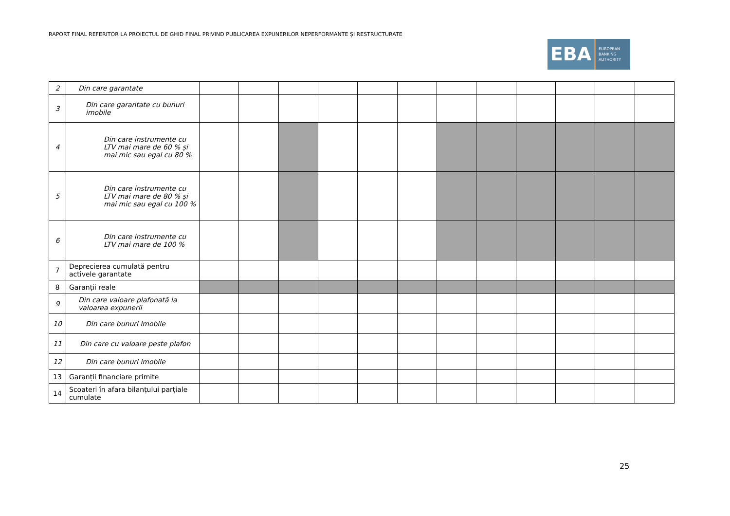RAPORT FINAL REFERITOR LA PROIECTUL DE GHID FINAL PRIVIND PUBLICAREA EXPUNERILOR NEPERFORMANTE ȘI RESTRUCTURATE
EBA
EUROPEAN
BANKING
AUTHORITY
| 2 | Din care garantate | | | | | | | | | | | | |
| 3 | Din care garantate cu bunuri imobile | | | | | | | | | | | | |
| 4 | Din care instrumente cu LTV mai mare de 60 % și mai mic sau egal cu 80 % | | | | | | | | | | | | |
| 5 | Din care instrumente cu LTV mai mare de 80 % și mai mic sau egal cu 100 % | | | | | | | | | | | | |
| 6 | Din care instrumente cu LTV mai mare de 100 % | | | | | | | | | | | | |
| 7 | Deprecierea cumulată pentru activele garantate | | | | | | | | | | | | |
| 8 | Garanții reale | | | | | | | | | | | | |
| 9 | Din care valoare plafonată la valoarea expunerii | | | | | | | | | | | | |
| 10 | Din care bunuri imobile | | | | | | | | | | | | |
| 11 | Din care cu valoare peste plafon | | | | | | | | | | | | |
| 12 | Din care bunuri imobile | | | | | | | | | | | | |
| 13 | Garanții financiare primite | | | | | | | | | | | | |
| 14 | Scoateri în afara bilanțului parțiale cumulate | | | | | | | | | | | | |
25